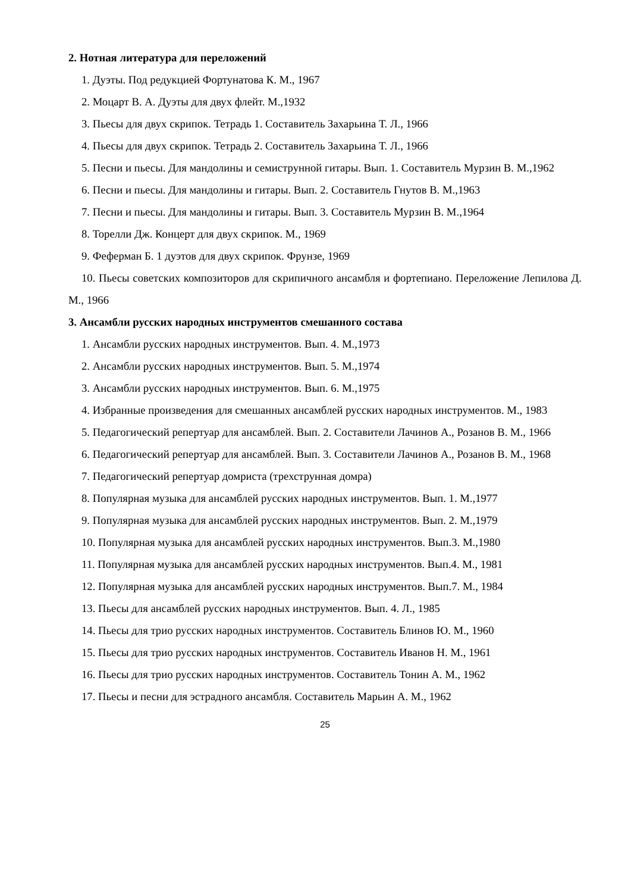2. Нотная литература для переложений
1. Дуэты. Под редукцией Фортунатова К. М., 1967
2. Моцарт В. А. Дуэты для двух флейт. М.,1932
3. Пьесы для двух скрипок. Тетрадь 1. Составитель Захарьина Т. Л., 1966
4. Пьесы для двух скрипок. Тетрадь 2. Составитель Захарьина Т. Л., 1966
5. Песни и пьесы. Для мандолины и семиструнной гитары. Вып. 1. Составитель Мурзин В. М.,1962
6. Песни и пьесы. Для мандолины и гитары. Вып. 2. Составитель Гнутов В. М.,1963
7. Песни и пьесы. Для мандолины и гитары. Вып. 3. Составитель Мурзин В. М.,1964
8. Торелли Дж. Концерт для двух скрипок. М., 1969
9. Феферман Б. 1 дуэтов для двух скрипок. Фрунзе, 1969
10. Пьесы советских композиторов для скрипичного ансамбля и фортепиано. Переложение Лепилова Д. М., 1966
3. Ансамбли русских народных инструментов смешанного состава
1. Ансамбли русских народных инструментов. Вып. 4. М.,1973
2. Ансамбли русских народных инструментов. Вып. 5. М.,1974
3. Ансамбли русских народных инструментов. Вып. 6. М.,1975
4. Избранные произведения для смешанных ансамблей русских народных инструментов. М., 1983
5. Педагогический репертуар для ансамблей. Вып. 2. Составители Лачинов А., Розанов В. М., 1966
6. Педагогический репертуар для ансамблей. Вып. 3. Составители Лачинов А., Розанов В. М., 1968
7. Педагогический репертуар домриста (трехструнная домра)
8. Популярная музыка для ансамблей русских народных инструментов. Вып. 1. М.,1977
9. Популярная музыка для ансамблей русских народных инструментов. Вып. 2. М.,1979
10. Популярная музыка для ансамблей русских народных инструментов. Вып.3. М.,1980
11. Популярная музыка для ансамблей русских народных инструментов. Вып.4. М., 1981
12. Популярная музыка для ансамблей русских народных инструментов. Вып.7. М., 1984
13. Пьесы для ансамблей русских народных инструментов. Вып. 4. Л., 1985
14. Пьесы для трио русских народных инструментов. Составитель Блинов Ю. М., 1960
15. Пьесы для трио русских народных инструментов. Составитель Иванов Н. М., 1961
16. Пьесы для трио русских народных инструментов. Составитель Тонин А. М., 1962
17. Пьесы и песни для эстрадного ансамбля. Составитель Марьин А. М., 1962
25